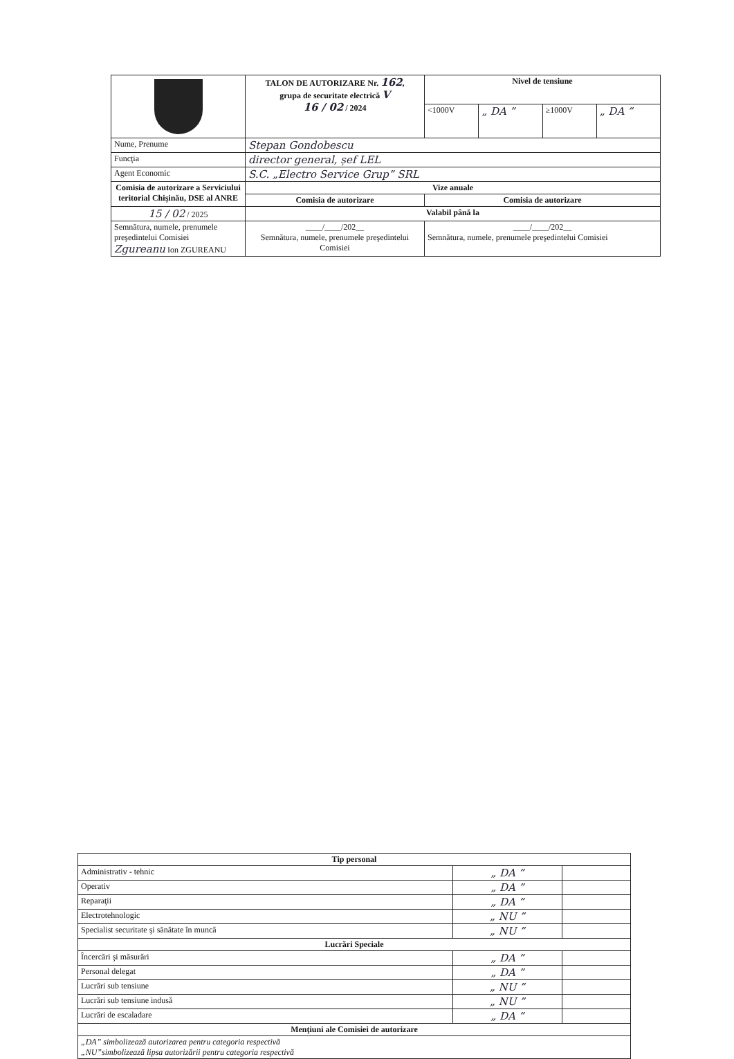| | TALON DE AUTORIZARE Nr. 162 , grupa de securitate electrică V 16 / 02 / 2024 | Nivel de tensiune | | | |
| | | <1000V | „ DA ” | ≥1000V | „ DA ” |
| Nume, Prenume | Stepan Gondobescu | | | | |
| Funcţia | director general, șef LEL | | | | |
| Agent Economic | S.C. „Electro Service Grup” SRL | | | | |
| Comisia de autorizare a Serviciului teritorial Chişinău, DSE al ANRE | Vize anuale | | | | |
| | Comisia de autorizare | Comisia de autorizare | | | |
| 15 / 02 / 2025 | Valabil până la | | | | |
| Semnătura, numele, prenumele preşedintelui Comisiei Zgureanu Ion ZGUREANU | ____/____/202__ Semnătura, numele, prenumele preşedintelui Comisiei | ____/____/202__ Semnătura, numele, prenumele preşedintelui Comisiei | | | |
| Tip personal | | |
| --- | --- | --- |
| Administrativ - tehnic | „ DA ” | |
| Operativ | „ DA ” | |
| Reparaţii | „ DA ” | |
| Electrotehnologic | „ NU ” | |
| Specialist securitate şi sănătate în muncă | „ NU ” | |
| Lucrări Speciale | | |
| Încercări şi măsurări | „ DA ” | |
| Personal delegat | „ DA ” | |
| Lucrări sub tensiune | „ NU ” | |
| Lucrări sub tensiune indusă | „ NU ” | |
| Lucrări de escaladare | „ DA ” | |
| Menţiuni ale Comisiei de autorizare | | |
| „DA” simbolizează autorizarea pentru categoria respectivă „NU”simbolizează lipsa autorizării pentru categoria respectivă | | |